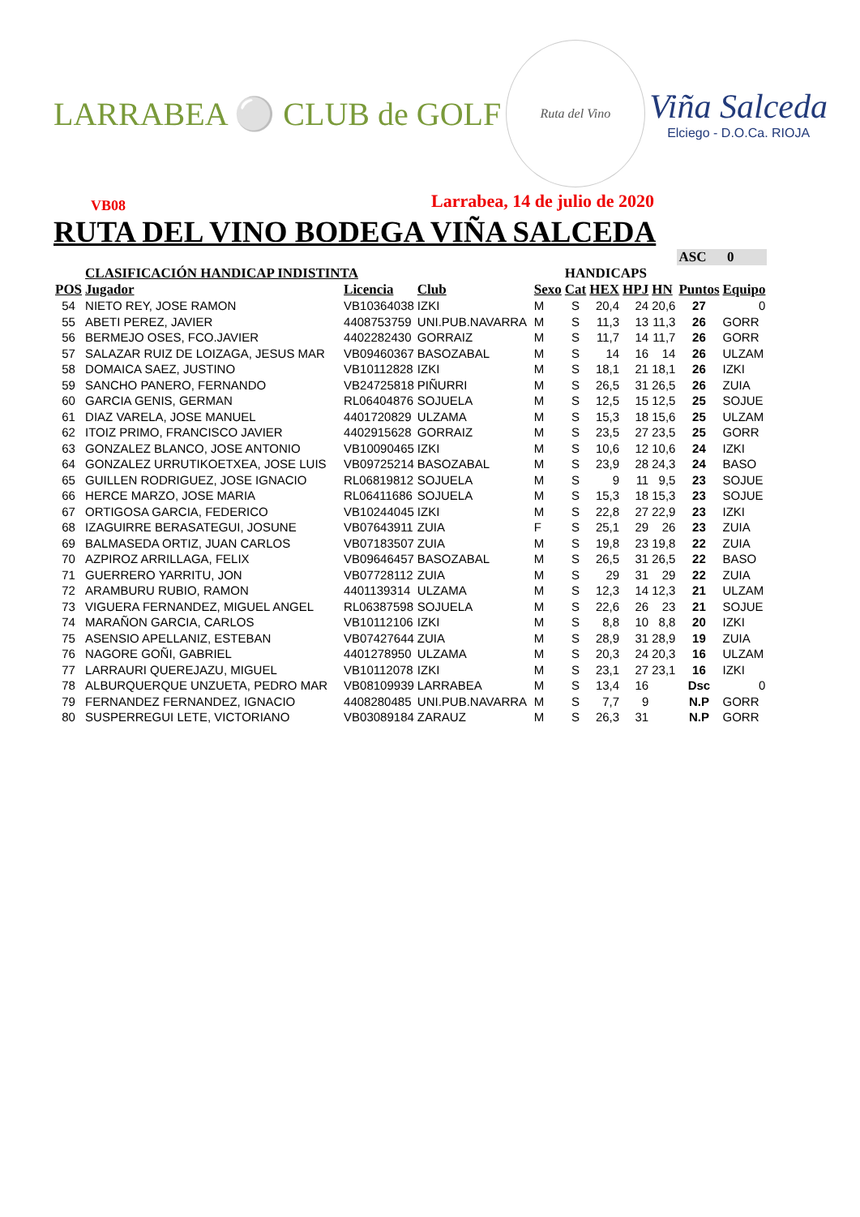LARRABEA ⚪ CLUB de GOLF
Ruta del Vino
Viña Salceda
Elciego - D.O.Ca. RIOJA
VB08
Larrabea, 14 de julio de 2020
RUTA DEL VINO BODEGA VIÑA SALCEDA
| | | | | | | | | | ASC 0 | |
| | CLASIFICACIÓN HANDICAP INDISTINTA | | | | HANDICAPS | | | | | |
| POS | Jugador | Licencia | Club | Sexo | Cat | HEX | HPJ | HN | Puntos | Equipo |
| 54 | NIETO REY, JOSE RAMON | VB10364038 | IZKI | M | S | 20,4 | 24 | 20,6 | 27 | 0 |
| 55 | ABETI PEREZ, JAVIER | 4408753759 | UNI.PUB.NAVARRA | M | S | 11,3 | 13 | 11,3 | 26 | GORR |
| 56 | BERMEJO OSES, FCO.JAVIER | 4402282430 | GORRAIZ | M | S | 11,7 | 14 | 11,7 | 26 | GORR |
| 57 | SALAZAR RUIZ DE LOIZAGA, JESUS MAR | VB09460367 | BASOZABAL | M | S | 14 | 16 | 14 | 26 | ULZAM |
| 58 | DOMAICA SAEZ, JUSTINO | VB10112828 | IZKI | M | S | 18,1 | 21 | 18,1 | 26 | IZKI |
| 59 | SANCHO PANERO, FERNANDO | VB24725818 | PIÑURRI | M | S | 26,5 | 31 | 26,5 | 26 | ZUIA |
| 60 | GARCIA GENIS, GERMAN | RL06404876 | SOJUELA | M | S | 12,5 | 15 | 12,5 | 25 | SOJUE |
| 61 | DIAZ VARELA, JOSE MANUEL | 4401720829 | ULZAMA | M | S | 15,3 | 18 | 15,6 | 25 | ULZAM |
| 62 | ITOIZ PRIMO, FRANCISCO JAVIER | 4402915628 | GORRAIZ | M | S | 23,5 | 27 | 23,5 | 25 | GORR |
| 63 | GONZALEZ BLANCO, JOSE ANTONIO | VB10090465 | IZKI | M | S | 10,6 | 12 | 10,6 | 24 | IZKI |
| 64 | GONZALEZ URRUTIKOETXEA, JOSE LUIS | VB09725214 | BASOZABAL | M | S | 23,9 | 28 | 24,3 | 24 | BASO |
| 65 | GUILLEN RODRIGUEZ, JOSE IGNACIO | RL06819812 | SOJUELA | M | S | 9 | 11 | 9,5 | 23 | SOJUE |
| 66 | HERCE MARZO, JOSE MARIA | RL06411686 | SOJUELA | M | S | 15,3 | 18 | 15,3 | 23 | SOJUE |
| 67 | ORTIGOSA GARCIA, FEDERICO | VB10244045 | IZKI | M | S | 22,8 | 27 | 22,9 | 23 | IZKI |
| 68 | IZAGUIRRE BERASATEGUI, JOSUNE | VB07643911 | ZUIA | F | S | 25,1 | 29 | 26 | 23 | ZUIA |
| 69 | BALMASEDA ORTIZ, JUAN CARLOS | VB07183507 | ZUIA | M | S | 19,8 | 23 | 19,8 | 22 | ZUIA |
| 70 | AZPIROZ ARRILLAGA, FELIX | VB09646457 | BASOZABAL | M | S | 26,5 | 31 | 26,5 | 22 | BASO |
| 71 | GUERRERO YARRITU, JON | VB07728112 | ZUIA | M | S | 29 | 31 | 29 | 22 | ZUIA |
| 72 | ARAMBURU RUBIO, RAMON | 4401139314 | ULZAMA | M | S | 12,3 | 14 | 12,3 | 21 | ULZAM |
| 73 | VIGUERA FERNANDEZ, MIGUEL ANGEL | RL06387598 | SOJUELA | M | S | 22,6 | 26 | 23 | 21 | SOJUE |
| 74 | MARAÑON GARCIA, CARLOS | VB10112106 | IZKI | M | S | 8,8 | 10 | 8,8 | 20 | IZKI |
| 75 | ASENSIO APELLANIZ, ESTEBAN | VB07427644 | ZUIA | M | S | 28,9 | 31 | 28,9 | 19 | ZUIA |
| 76 | NAGORE GOÑI, GABRIEL | 4401278950 | ULZAMA | M | S | 20,3 | 24 | 20,3 | 16 | ULZAM |
| 77 | LARRAURI QUEREJAZU, MIGUEL | VB10112078 | IZKI | M | S | 23,1 | 27 | 23,1 | 16 | IZKI |
| 78 | ALBURQUERQUE UNZUETA, PEDRO MAR | VB08109939 | LARRABEA | M | S | 13,4 | 16 | | Dsc | 0 |
| 79 | FERNANDEZ FERNANDEZ, IGNACIO | 4408280485 | UNI.PUB.NAVARRA | M | S | 7,7 | 9 | | N.P | GORR |
| 80 | SUSPERREGUI LETE, VICTORIANO | VB03089184 | ZARAUZ | M | S | 26,3 | 31 | | N.P | GORR |